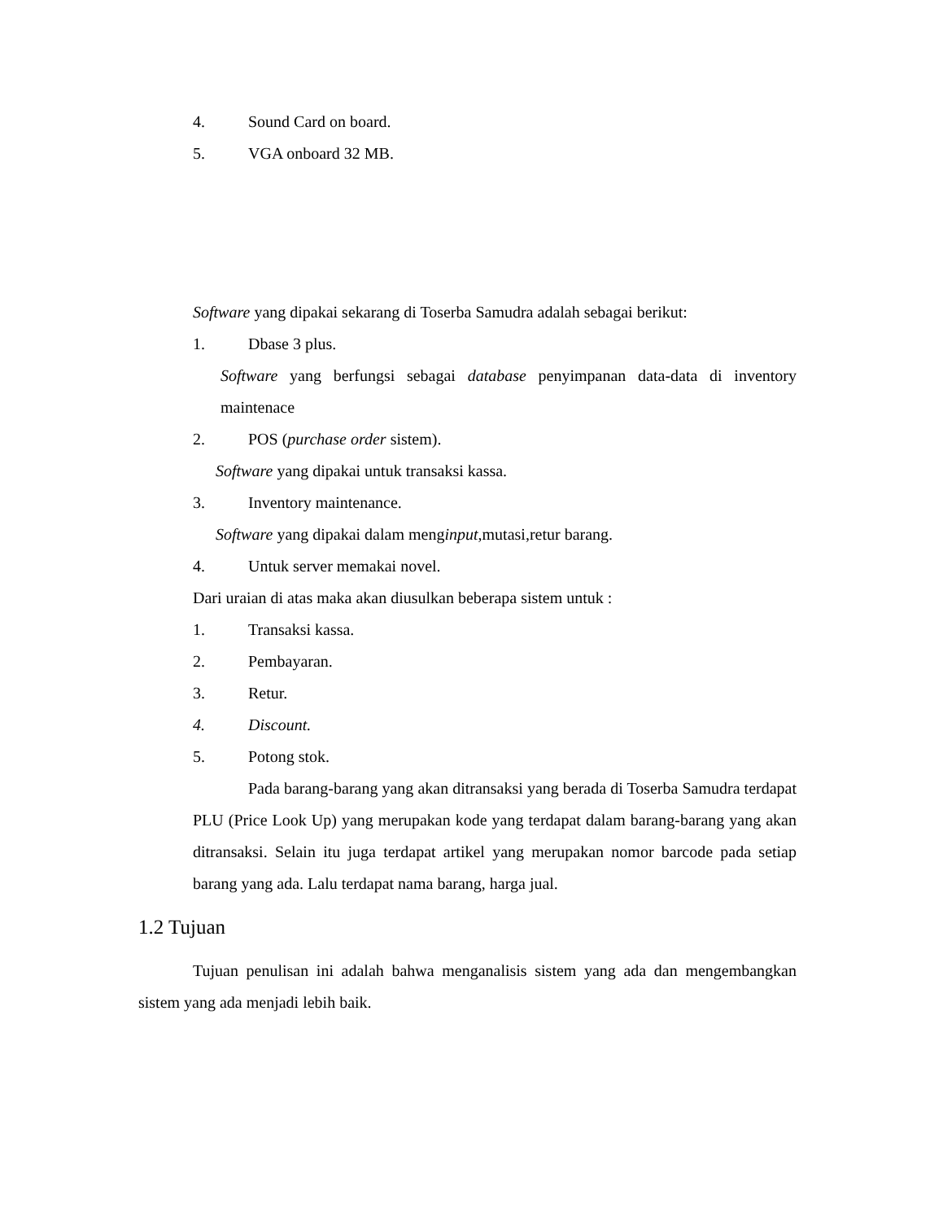4. Sound Card on board.
5. VGA onboard 32 MB.
Software yang dipakai sekarang di Toserba Samudra adalah sebagai berikut:
1. Dbase 3 plus.
Software yang berfungsi sebagai database penyimpanan data-data di inventory maintenace
2. POS (purchase order sistem).
Software yang dipakai untuk transaksi kassa.
3. Inventory maintenance.
Software yang dipakai dalam menginput,mutasi,retur barang.
4. Untuk server memakai novel.
Dari uraian di atas maka akan diusulkan beberapa sistem untuk :
1. Transaksi kassa.
2. Pembayaran.
3. Retur.
4. Discount.
5. Potong stok.
Pada barang-barang yang akan ditransaksi yang berada di Toserba Samudra terdapat PLU (Price Look Up) yang merupakan kode yang terdapat dalam barang-barang yang akan ditransaksi. Selain itu juga terdapat artikel yang merupakan nomor barcode pada setiap barang yang ada. Lalu terdapat nama barang, harga jual.
1.2 Tujuan
Tujuan penulisan ini adalah bahwa menganalisis sistem yang ada dan mengembangkan sistem yang ada menjadi lebih baik.